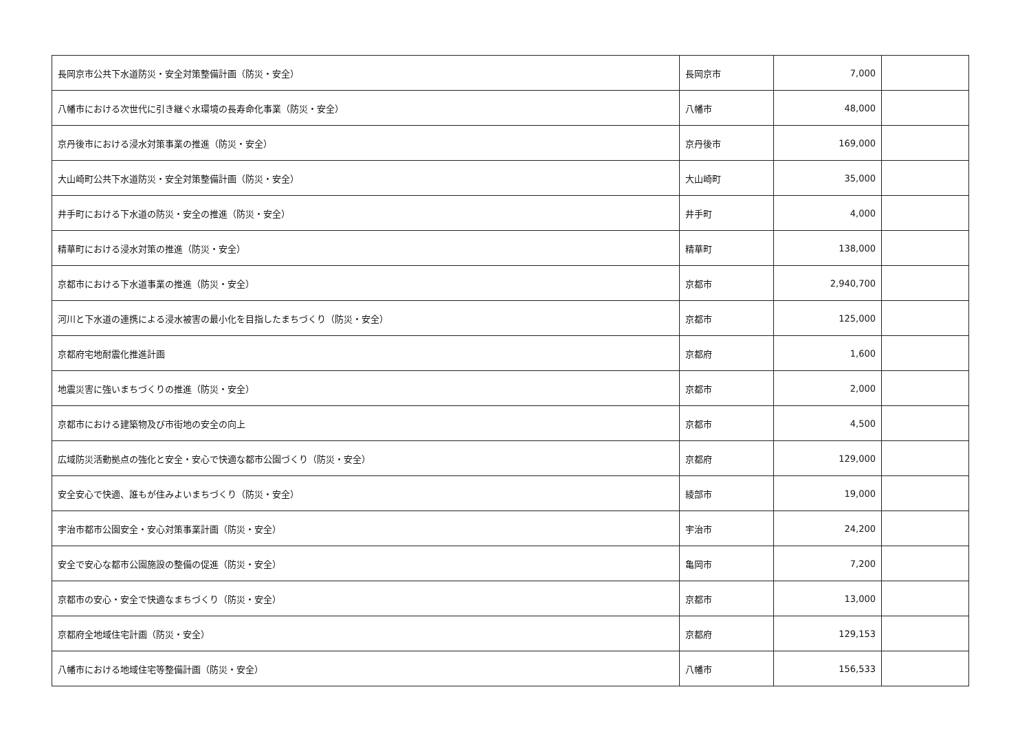| 長岡京市公共下水道防災・安全対策整備計画（防災・安全） | 長岡京市 | 7,000 | |
| 八幡市における次世代に引き継ぐ水環境の長寿命化事業（防災・安全） | 八幡市 | 48,000 | |
| 京丹後市における浸水対策事業の推進（防災・安全） | 京丹後市 | 169,000 | |
| 大山崎町公共下水道防災・安全対策整備計画（防災・安全） | 大山崎町 | 35,000 | |
| 井手町における下水道の防災・安全の推進（防災・安全） | 井手町 | 4,000 | |
| 精華町における浸水対策の推進（防災・安全） | 精華町 | 138,000 | |
| 京都市における下水道事業の推進（防災・安全） | 京都市 | 2,940,700 | |
| 河川と下水道の連携による浸水被害の最小化を目指したまちづくり（防災・安全） | 京都市 | 125,000 | |
| 京都府宅地耐震化推進計画 | 京都府 | 1,600 | |
| 地震災害に強いまちづくりの推進（防災・安全） | 京都市 | 2,000 | |
| 京都市における建築物及び市街地の安全の向上 | 京都市 | 4,500 | |
| 広域防災活動拠点の強化と安全・安心で快適な都市公園づくり（防災・安全） | 京都府 | 129,000 | |
| 安全安心で快適、誰もが住みよいまちづくり（防災・安全） | 綾部市 | 19,000 | |
| 宇治市都市公園安全・安心対策事業計画（防災・安全） | 宇治市 | 24,200 | |
| 安全で安心な都市公園施設の整備の促進（防災・安全） | 亀岡市 | 7,200 | |
| 京都市の安心・安全で快適なまちづくり（防災・安全） | 京都市 | 13,000 | |
| 京都府全地域住宅計画（防災・安全） | 京都府 | 129,153 | |
| 八幡市における地域住宅等整備計画（防災・安全） | 八幡市 | 156,533 | |